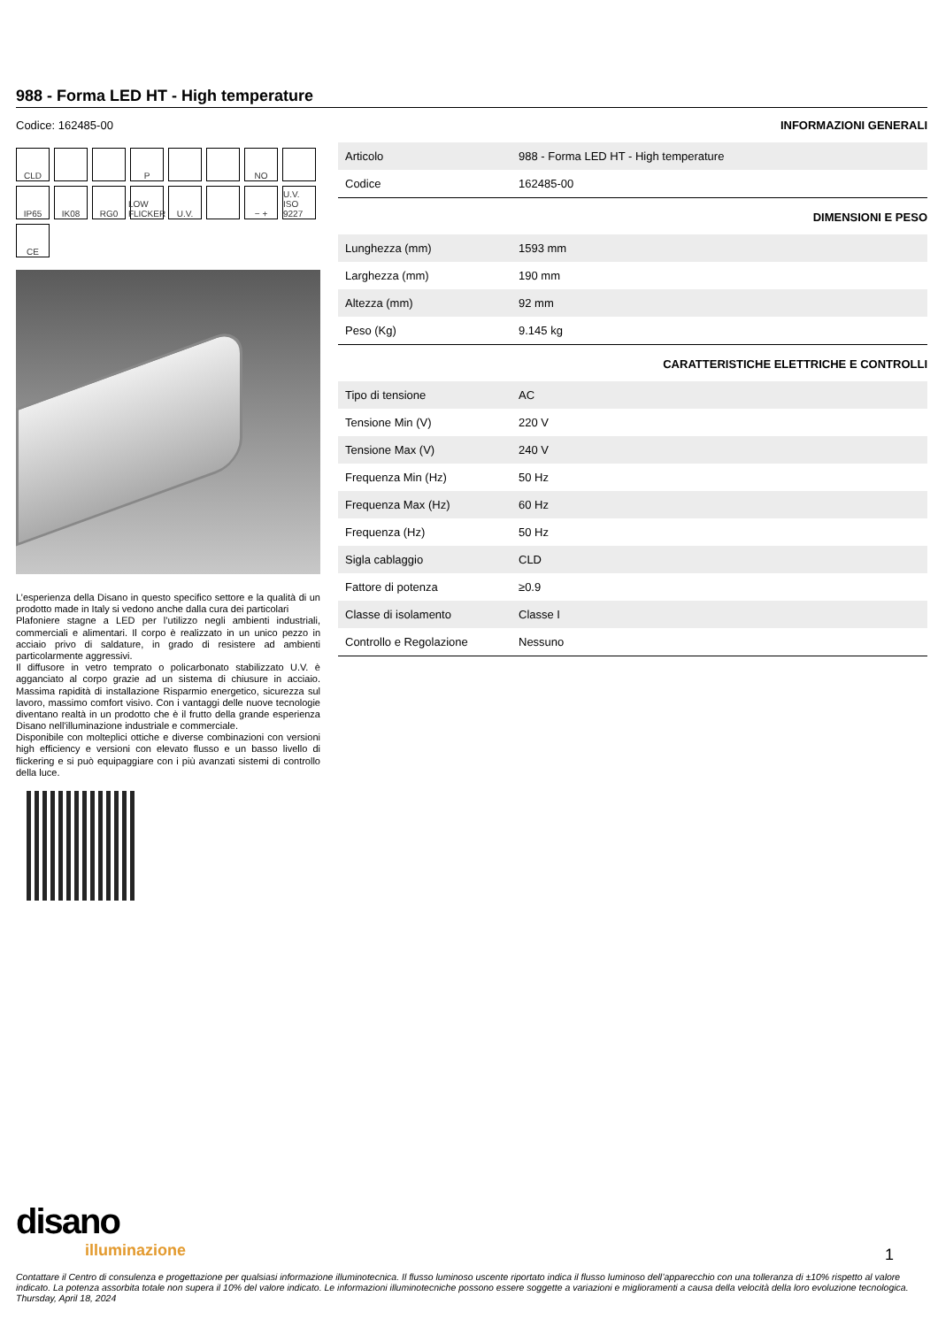988 - Forma LED HT - High temperature
Codice: 162485-00
CLD
P
NO
IP65
IK08
RG0
LOW FLICKER
U.V.
− +
U.V. ISO 9227
CE
L’esperienza della Disano in questo specifico settore e la qualità di un prodotto made in Italy si vedono anche dalla cura dei particolari
Plafoniere stagne a LED per l’utilizzo negli ambienti industriali, commerciali e alimentari. Il corpo è realizzato in un unico pezzo in acciaio privo di saldature, in grado di resistere ad ambienti particolarmente aggressivi.
Il diffusore in vetro temprato o policarbonato stabilizzato U.V. è agganciato al corpo grazie ad un sistema di chiusure in acciaio. Massima rapidità di installazione Risparmio energetico, sicurezza sul lavoro, massimo comfort visivo. Con i vantaggi delle nuove tecnologie diventano realtà in un prodotto che è il frutto della grande esperienza Disano nell'illuminazione industriale e commerciale.
Disponibile con molteplici ottiche e diverse combinazioni con versioni high efficiency e versioni con elevato flusso e un basso livello di flickering e si può equipaggiare con i più avanzati sistemi di controllo della luce.
INFORMAZIONI GENERALI
| Articolo | 988 - Forma LED HT - High temperature |
| Codice | 162485-00 |
DIMENSIONI E PESO
| Lunghezza (mm) | 1593 mm |
| Larghezza (mm) | 190 mm |
| Altezza (mm) | 92 mm |
| Peso (Kg) | 9.145 kg |
CARATTERISTICHE ELETTRICHE E CONTROLLI
| Tipo di tensione | AC |
| Tensione Min (V) | 220 V |
| Tensione Max (V) | 240 V |
| Frequenza Min (Hz) | 50 Hz |
| Frequenza Max (Hz) | 60 Hz |
| Frequenza (Hz) | 50 Hz |
| Sigla cablaggio | CLD |
| Fattore di potenza | ≥0.9 |
| Classe di isolamento | Classe I |
| Controllo e Regolazione | Nessuno |
disano
illuminazione
1
Contattare il Centro di consulenza e progettazione per qualsiasi informazione illuminotecnica. Il flusso luminoso uscente riportato indica il flusso luminoso dell’apparecchio con una tolleranza di ±10% rispetto al valore indicato. La potenza assorbita totale non supera il 10% del valore indicato. Le informazioni illuminotecniche possono essere soggette a variazioni e miglioramenti a causa della velocità della loro evoluzione tecnologica. Thursday, April 18, 2024